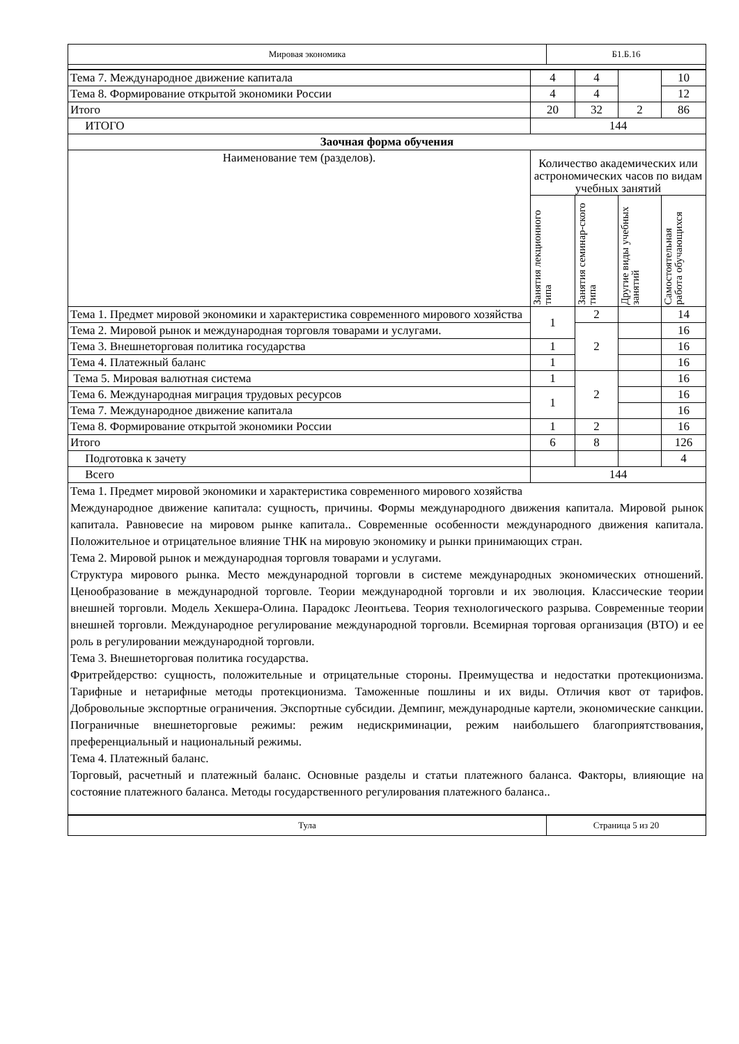| Мировая экономика | Б1.Б.16 |
| Тема 7. Международное движение капитала | 4 | 4 | | 10 |
| Тема 8. Формирование открытой экономики России | 4 | 4 | | 12 |
| Итого | 20 | 32 | 2 | 86 |
| ИТОГО | 144 | | | |
| Заочная форма обучения | | | | |
| Наименование тем (разделов). | Количество академических или астрономических часов по видам учебных занятий | | | |
| | Занятия лекционного типа | Занятия семинар-ского типа | Другие виды учебных занятий | Самостоятельная работа обучающихся |
| Тема 1. Предмет мировой экономики и характеристика современного мирового хозяйства | 1 | 2 | | 14 |
| Тема 2. Мировой рынок и международная торговля товарами и услугами. | | 2 | | 16 |
| Тема 3. Внешнеторговая политика государства | 1 | | | 16 |
| Тема 4. Платежный баланс | 1 | | | 16 |
| Тема 5. Мировая валютная система | 1 | 2 | | 16 |
| Тема 6. Международная миграция трудовых ресурсов | 1 | | | 16 |
| Тема 7. Международное движение капитала | | | | 16 |
| Тема 8. Формирование открытой экономики России | 1 | 2 | | 16 |
| Итого | 6 | 8 | | 126 |
| Подготовка к зачету | | | | 4 |
| Всего | 144 | | | |
Тема 1. Предмет мировой экономики и характеристика современного мирового хозяйства
Международное движение капитала: сущность, причины. Формы международного движения капитала. Мировой рынок капитала. Равновесие на мировом рынке капитала.. Современные особенности международного движения капитала. Положительное и отрицательное влияние ТНК на мировую экономику и рынки принимающих стран.
Тема 2. Мировой рынок и международная торговля товарами и услугами.
Структура мирового рынка. Место международной торговли в системе международных экономических отношений. Ценообразование в международной торговле. Теории международной торговли и их эволюция. Классические теории внешней торговли. Модель Хекшера-Олина. Парадокс Леонтьева. Теория технологического разрыва. Современные теории внешней торговли. Международное регулирование международной торговли. Всемирная торговая организация (ВТО) и ее роль в регулировании международной торговли.
Тема 3. Внешнеторговая политика государства.
Фритрейдерство: сущность, положительные и отрицательные стороны. Преимущества и недостатки протекционизма. Тарифные и нетарифные методы протекционизма. Таможенные пошлины и их виды. Отличия квот от тарифов. Добровольные экспортные ограничения. Экспортные субсидии. Демпинг, международные картели, экономические санкции. Пограничные внешнеторговые режимы: режим недискриминации, режим наибольшего благоприятствования, преференциальный и национальный режимы.
Тема 4. Платежный баланс.
Торговый, расчетный и платежный баланс. Основные разделы и статьи платежного баланса. Факторы, влияющие на состояние платежного баланса. Методы государственного регулирования платежного баланса..
| Тула | Страница 5 из 20 |